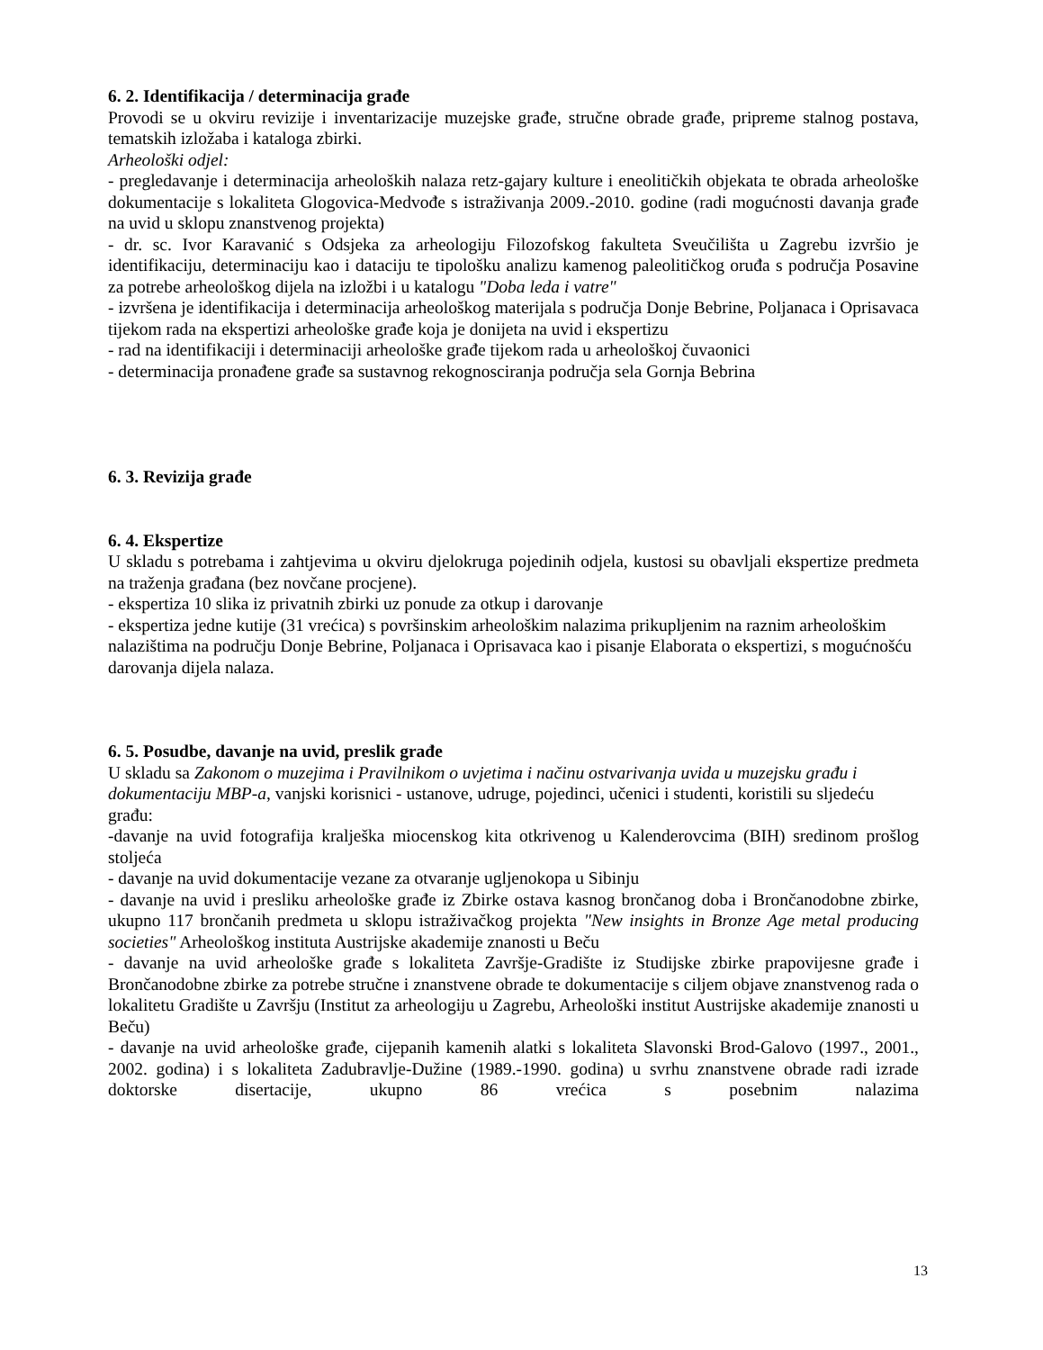6. 2. Identifikacija / determinacija građe
Provodi se u okviru revizije i inventarizacije muzejske građe, stručne obrade građe, pripreme stalnog postava, tematskih izložaba i kataloga zbirki.
Arheološki odjel:
- pregledavanje i determinacija arheoloških nalaza retz-gajary kulture i eneolitičkih objekata te obrada arheološke dokumentacije s lokaliteta Glogovica-Medvođe s istraživanja 2009.-2010. godine (radi mogućnosti davanja građe na uvid u sklopu znanstvenog projekta)
- dr. sc. Ivor Karavanić s Odsjeka za arheologiju Filozofskog fakulteta Sveučilišta u Zagrebu izvršio je identifikaciju, determinaciju kao i dataciju te tipološku analizu kamenog paleolitičkog oruđa s područja Posavine za potrebe arheološkog dijela na izložbi i u katalogu "Doba leda i vatre"
- izvršena je identifikacija i determinacija arheološkog materijala s područja Donje Bebrine, Poljanaca i Oprisavaca tijekom rada na ekspertizi arheološke građe koja je donijeta na uvid i ekspertizu
- rad na identifikaciji i determinaciji arheološke građe tijekom rada u arheološkoj čuvaonici
- determinacija pronađene građe sa sustavnog rekognosciranja područja sela Gornja Bebrina
6. 3. Revizija građe
6. 4. Ekspertize
U skladu s potrebama i zahtjevima u okviru djelokruga pojedinih odjela, kustosi su obavljali ekspertize predmeta na traženja građana (bez novčane procjene).
- ekspertiza 10 slika iz privatnih zbirki uz ponude za otkup i darovanje
- ekspertiza jedne kutije (31 vrećica) s površinskim arheološkim nalazima prikupljenim na raznim arheološkim nalazištima na području Donje Bebrine, Poljanaca i Oprisavaca kao i pisanje Elaborata o ekspertizi, s mogućnošću darovanja dijela nalaza.
6. 5. Posudbe, davanje na uvid, preslik građe
U skladu sa Zakonom o muzejima i Pravilnikom o uvjetima i načinu ostvarivanja uvida u muzejsku građu i dokumentaciju MBP-a, vanjski korisnici - ustanove, udruge, pojedinci, učenici i studenti, koristili su sljedeću građu:
-davanje na uvid fotografija kralješka miocenskog kita otkrivenog u Kalenderovcima (BIH) sredinom prošlog stoljeća
- davanje na uvid dokumentacije vezane za otvaranje ugljenokopa u Sibinju
- davanje na uvid i presliku arheološke građe iz Zbirke ostava kasnog brončanog doba i Brončanodobne zbirke, ukupno 117 brončanih predmeta u sklopu istraživačkog projekta "New insights in Bronze Age metal producing societies" Arheološkog instituta Austrijske akademije znanosti u Beču
- davanje na uvid arheološke građe s lokaliteta Završje-Gradište iz Studijske zbirke prapovijesne građe i Brončanodobne zbirke za potrebe stručne i znanstvene obrade te dokumentacije s ciljem objave znanstvenog rada o lokalitetu Gradište u Završju (Institut za arheologiju u Zagrebu, Arheološki institut Austrijske akademije znanosti u Beču)
- davanje na uvid arheološke građe, cijepanih kamenih alatki s lokaliteta Slavonski Brod-Galovo (1997., 2001., 2002. godina) i s lokaliteta Zadubravlje-Dužine (1989.-1990. godina) u svrhu znanstvene obrade radi izrade doktorske disertacije, ukupno 86 vrećica s posebnim nalazima
13